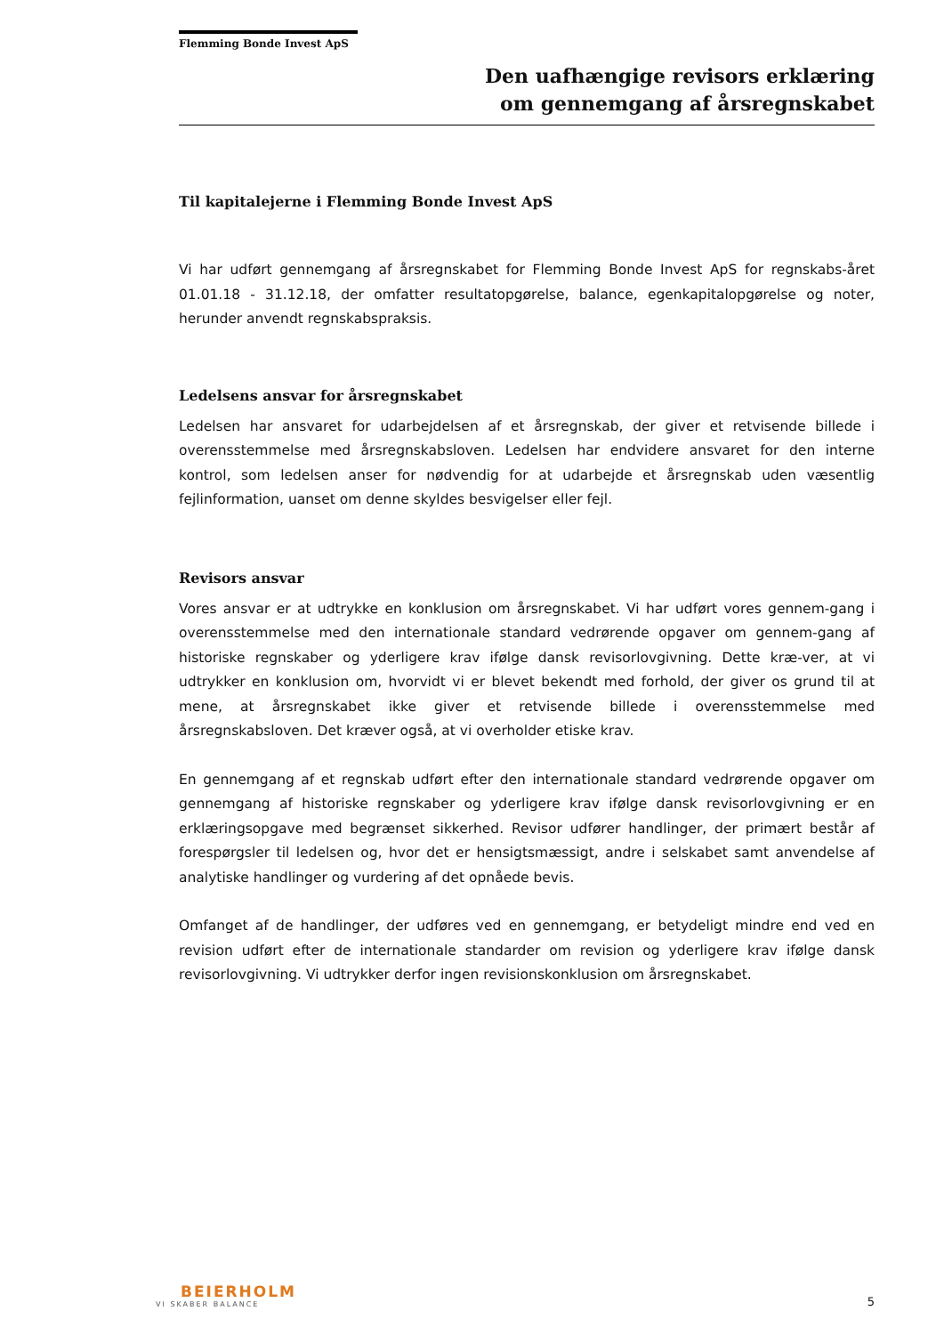Flemming Bonde Invest ApS
Den uafhængige revisors erklæring
om gennemgang af årsregnskabet
Til kapitalejerne i Flemming Bonde Invest ApS
Vi har udført gennemgang af årsregnskabet for Flemming Bonde Invest ApS for regnskabs-året 01.01.18 - 31.12.18, der omfatter resultatopgørelse, balance, egenkapitalopgørelse og noter, herunder anvendt regnskabspraksis.
Ledelsens ansvar for årsregnskabet
Ledelsen har ansvaret for udarbejdelsen af et årsregnskab, der giver et retvisende billede i overensstemmelse med årsregnskabsloven. Ledelsen har endvidere ansvaret for den interne kontrol, som ledelsen anser for nødvendig for at udarbejde et årsregnskab uden væsentlig fejlinformation, uanset om denne skyldes besvigelser eller fejl.
Revisors ansvar
Vores ansvar er at udtrykke en konklusion om årsregnskabet. Vi har udført vores gennem-gang i overensstemmelse med den internationale standard vedrørende opgaver om gennem-gang af historiske regnskaber og yderligere krav ifølge dansk revisorlovgivning. Dette kræ-ver, at vi udtrykker en konklusion om, hvorvidt vi er blevet bekendt med forhold, der giver os grund til at mene, at årsregnskabet ikke giver et retvisende billede i overensstemmelse med årsregnskabsloven. Det kræver også, at vi overholder etiske krav.
En gennemgang af et regnskab udført efter den internationale standard vedrørende opgaver om gennemgang af historiske regnskaber og yderligere krav ifølge dansk revisorlovgivning er en erklæringsopgave med begrænset sikkerhed. Revisor udfører handlinger, der primært består af forespørgsler til ledelsen og, hvor det er hensigtsmæssigt, andre i selskabet samt anvendelse af analytiske handlinger og vurdering af det opnåede bevis.
Omfanget af de handlinger, der udføres ved en gennemgang, er betydeligt mindre end ved en revision udført efter de internationale standarder om revision og yderligere krav ifølge dansk revisorlovgivning. Vi udtrykker derfor ingen revisionskonklusion om årsregnskabet.
BEIERHOLM
VI SKABER BALANCE
5